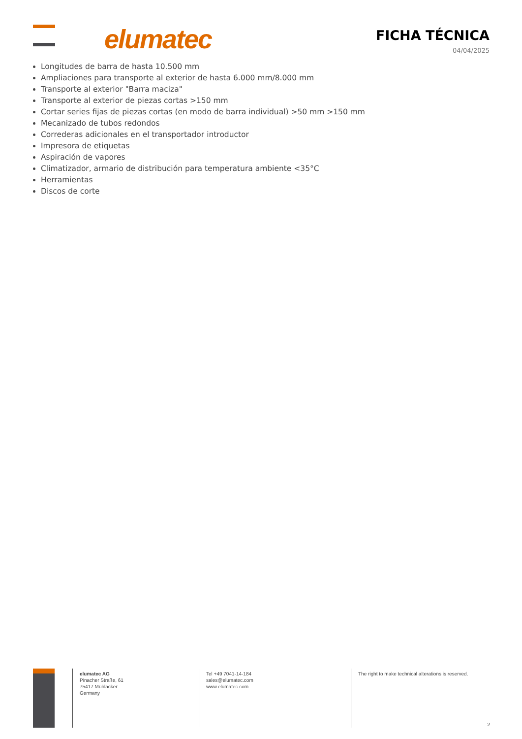elumatec
FICHA TÉCNICA
04/04/2025
Longitudes de barra de hasta 10.500 mm
Ampliaciones para transporte al exterior de hasta 6.000 mm/8.000 mm
Transporte al exterior "Barra maciza"
Transporte al exterior de piezas cortas >150 mm
Cortar series fijas de piezas cortas (en modo de barra individual) >50 mm >150 mm
Mecanizado de tubos redondos
Correderas adicionales en el transportador introductor
Impresora de etiquetas
Aspiración de vapores
Climatizador, armario de distribución para temperatura ambiente <35°C
Herramientas
Discos de corte
elumatec AG
Pinacher Straße, 61
75417 Mühlacker
Germany
Tel +49 7041-14-184
sales@elumatec.com
www.elumatec.com
The right to make technical alterations is reserved.
2